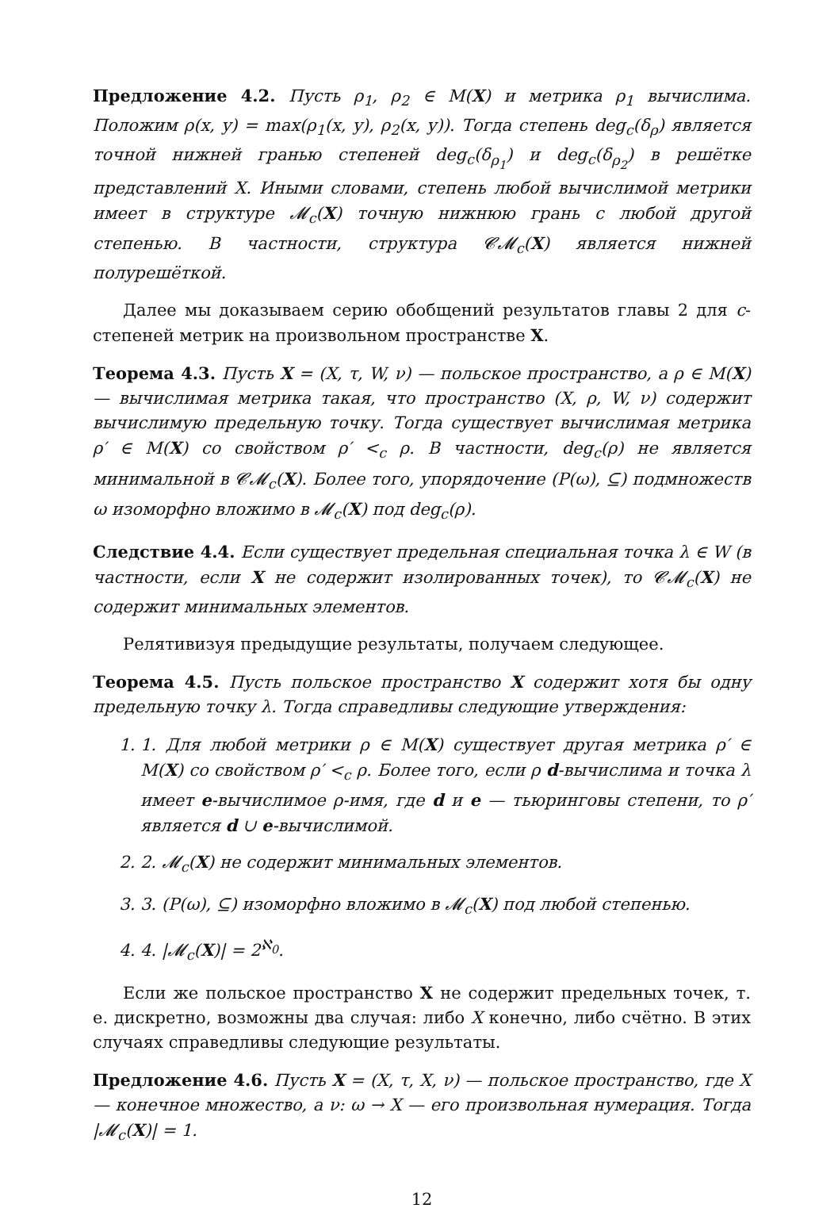Предложение 4.2. Пусть ρ<sub>1</sub>, ρ<sub>2</sub> ∈ M(X) и метрика ρ<sub>1</sub> вычислима. Положим ρ(x, y) = max(ρ<sub>1</sub>(x, y), ρ<sub>2</sub>(x, y)). Тогда степень deg<sub>c</sub>(δ<sub>ρ</sub>) является точной нижней гранью степеней deg<sub>c</sub>(δ<sub>ρ<sub>1</sub></sub>) и deg<sub>c</sub>(δ<sub>ρ<sub>2</sub></sub>) в решётке представлений X. Иными словами, степень любой вычислимой метрики имеет в структуре 𝓜<sub>c</sub>(X) точную нижнюю грань с любой другой степенью. В частности, структура 𝓒𝓜<sub>c</sub>(X) является нижней полурешёткой.
Далее мы доказываем серию обобщений результатов главы 2 для c-степеней метрик на произвольном пространстве X.
Теорема 4.3. Пусть X = (X, τ, W, ν) — польское пространство, а ρ ∈ M(X) — вычислимая метрика такая, что пространство (X, ρ, W, ν) содержит вычислимую предельную точку. Тогда существует вычислимая метрика ρ′ ∈ M(X) со свойством ρ′ <<sub>c</sub> ρ. В частности, deg<sub>c</sub>(ρ) не является минимальной в 𝓒𝓜<sub>c</sub>(X). Более того, упорядочение (P(ω), ⊆) подмножеств ω изоморфно вложимо в 𝓜<sub>c</sub>(X) под deg<sub>c</sub>(ρ).
Следствие 4.4. Если существует предельная специальная точка λ ∈ W (в частности, если X не содержит изолированных точек), то 𝓒𝓜<sub>c</sub>(X) не содержит минимальных элементов.
Релятивизуя предыдущие результаты, получаем следующее.
Теорема 4.5. Пусть польское пространство X содержит хотя бы одну предельную точку λ. Тогда справедливы следующие утверждения:
1. 1. Для любой метрики ρ ∈ M(X) существует другая метрика ρ′ ∈ M(X) со свойством ρ′ <<sub>c</sub> ρ. Более того, если ρ d-вычислима и точка λ имеет e-вычислимое ρ-имя, где d и e — тьюринговы степени, то ρ′ является d ∪ e-вычислимой.
2. 2. 𝓜<sub>c</sub>(X) не содержит минимальных элементов.
3. 3. (P(ω), ⊆) изоморфно вложимо в 𝓜<sub>c</sub>(X) под любой степенью.
4. 4. |𝓜<sub>c</sub>(X)| = 2<sup>ℵ<sub>0</sub></sup>.
Если же польское пространство X не содержит предельных точек, т. е. дискретно, возможны два случая: либо X конечно, либо счётно. В этих случаях справедливы следующие результаты.
Предложение 4.6. Пусть X = (X, τ, X, ν) — польское пространство, где X — конечное множество, а ν: ω → X — его произвольная нумерация. Тогда |𝓜<sub>c</sub>(X)| = 1.
12